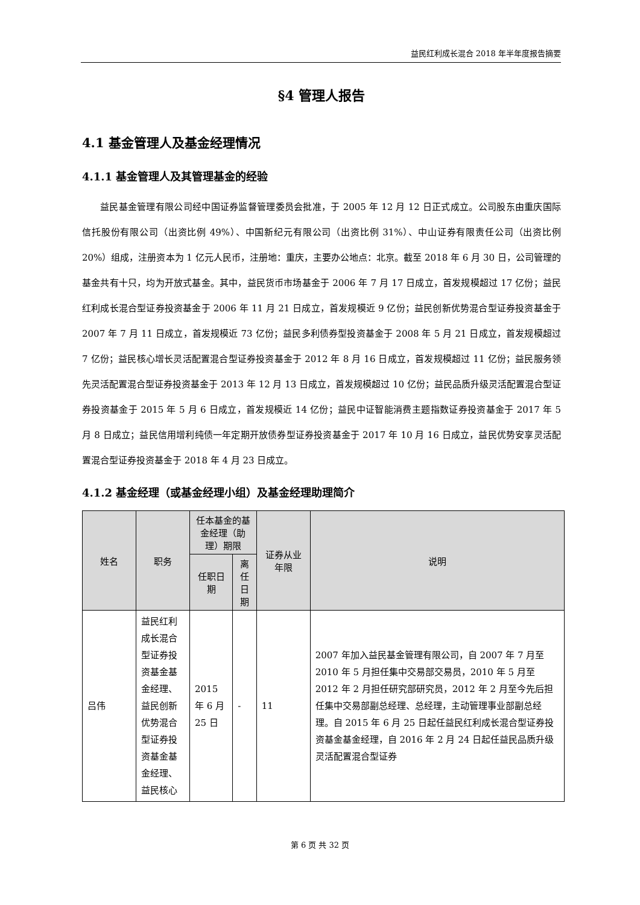益民红利成长混合 2018 年半年度报告摘要
§4 管理人报告
4.1 基金管理人及基金经理情况
4.1.1 基金管理人及其管理基金的经验
益民基金管理有限公司经中国证券监督管理委员会批准，于 2005 年 12 月 12 日正式成立。公司股东由重庆国际信托股份有限公司（出资比例 49%）、中国新纪元有限公司（出资比例 31%）、中山证券有限责任公司（出资比例 20%）组成，注册资本为 1 亿元人民币，注册地：重庆，主要办公地点：北京。截至 2018 年 6 月 30 日，公司管理的基金共有十只，均为开放式基金。其中，益民货币市场基金于 2006 年 7 月 17 日成立，首发规模超过 17 亿份；益民红利成长混合型证券投资基金于 2006 年 11 月 21 日成立，首发规模近 9 亿份；益民创新优势混合型证券投资基金于 2007 年 7 月 11 日成立，首发规模近 73 亿份；益民多利债券型投资基金于 2008 年 5 月 21 日成立，首发规模超过 7 亿份；益民核心增长灵活配置混合型证券投资基金于 2012 年 8 月 16 日成立，首发规模超过 11 亿份；益民服务领先灵活配置混合型证券投资基金于 2013 年 12 月 13 日成立，首发规模超过 10 亿份；益民品质升级灵活配置混合型证券投资基金于 2015 年 5 月 6 日成立，首发规模近 14 亿份；益民中证智能消费主题指数证券投资基金于 2017 年 5 月 8 日成立；益民信用增利纯债一年定期开放债券型证券投资基金于 2017 年 10 月 16 日成立，益民优势安享灵活配置混合型证券投资基金于 2018 年 4 月 23 日成立。
4.1.2 基金经理（或基金经理小组）及基金经理助理简介
| 姓名 | 职务 | 任本基金的基金经理（助理）期限 | | 证券从业年限 | 说明 |
| --- | --- | --- | --- | --- | --- |
| | | 任职日期 | 离任日期 | | |
| 吕伟 | 益民红利成长混合型证券投资基金基金经理、益民创新优势混合型证券投资基金基金经理、益民核心 | 2015 年 6 月 25 日 | - | 11 | 2007 年加入益民基金管理有限公司，自 2007 年 7 月至 2010 年 5 月担任集中交易部交易员，2010 年 5 月至 2012 年 2 月担任研究部研究员，2012 年 2 月至今先后担任集中交易部副总经理、总经理，主动管理事业部副总经理。自 2015 年 6 月 25 日起任益民红利成长混合型证券投资基金基金经理，自 2016 年 2 月 24 日起任益民品质升级灵活配置混合型证券 |
第 6 页 共 32 页